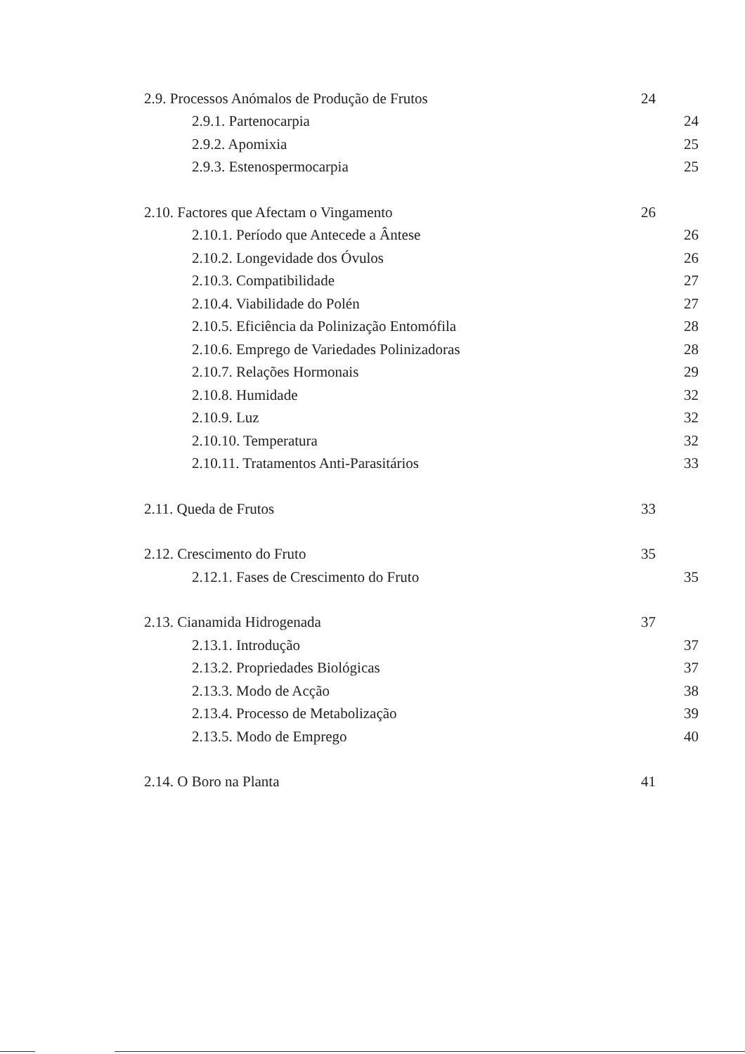2.9. Processos Anómalos de Produção de Frutos 24
2.9.1. Partenocarpia 24
2.9.2. Apomixia 25
2.9.3. Estenospermocarpia 25
2.10. Factores que Afectam o Vingamento 26
2.10.1. Período que Antecede a Ântese 26
2.10.2. Longevidade dos Óvulos 26
2.10.3. Compatibilidade 27
2.10.4. Viabilidade do Polén 27
2.10.5. Eficiência da Polinização Entomófila 28
2.10.6. Emprego de Variedades Polinizadoras 28
2.10.7. Relações Hormonais 29
2.10.8. Humidade 32
2.10.9. Luz 32
2.10.10. Temperatura 32
2.10.11. Tratamentos Anti-Parasitários 33
2.11. Queda de Frutos 33
2.12. Crescimento do Fruto 35
2.12.1. Fases de Crescimento do Fruto 35
2.13. Cianamida Hidrogenada 37
2.13.1. Introdução 37
2.13.2. Propriedades Biológicas 37
2.13.3. Modo de Acção 38
2.13.4. Processo de Metabolização 39
2.13.5. Modo de Emprego 40
2.14. O Boro na Planta 41